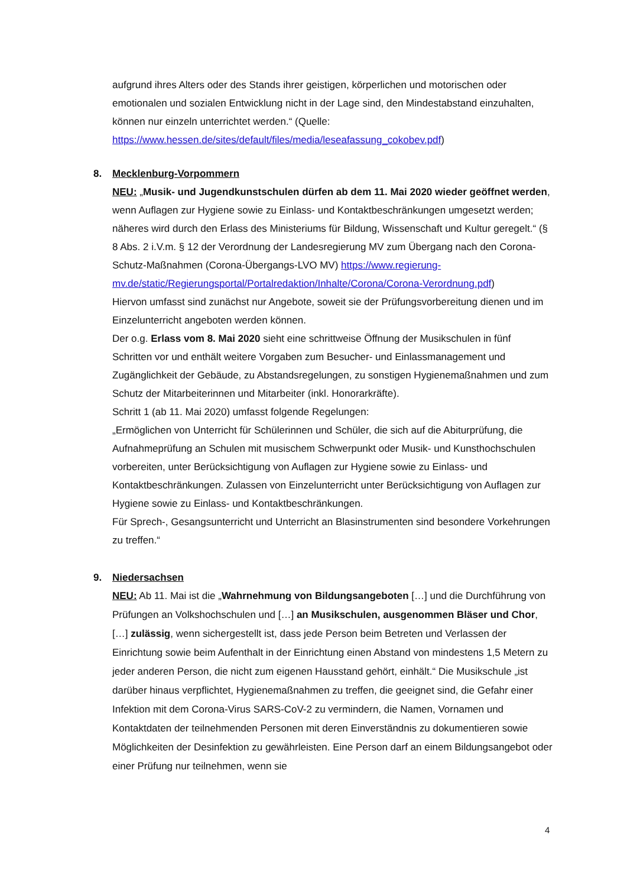aufgrund ihres Alters oder des Stands ihrer geistigen, körperlichen und motorischen oder emotionalen und sozialen Entwicklung nicht in der Lage sind, den Mindestabstand einzuhalten, können nur einzeln unterrichtet werden.“ (Quelle: https://www.hessen.de/sites/default/files/media/leseafassung_cokobev.pdf)
8. Mecklenburg-Vorpommern
NEU: „Musik- und Jugendkunstschulen dürfen ab dem 11. Mai 2020 wieder geöffnet werden, wenn Auflagen zur Hygiene sowie zu Einlass- und Kontaktbeschränkungen umgesetzt werden; näheres wird durch den Erlass des Ministeriums für Bildung, Wissenschaft und Kultur geregelt.“ (§ 8 Abs. 2 i.V.m. § 12 der Verordnung der Landesregierung MV zum Übergang nach den Corona-Schutz-Maßnahmen (Corona-Übergangs-LVO MV) https://www.regierung-mv.de/static/Regierungsportal/Portalredaktion/Inhalte/Corona/Corona-Verordnung.pdf)
Hiervon umfasst sind zunächst nur Angebote, soweit sie der Prüfungsvorbereitung dienen und im Einzelunterricht angeboten werden können.
Der o.g. Erlass vom 8. Mai 2020 sieht eine schrittweise Öffnung der Musikschulen in fünf Schritten vor und enthält weitere Vorgaben zum Besucher- und Einlassmanagement und Zugänglichkeit der Gebäude, zu Abstandsregelungen, zu sonstigen Hygienemaßnahmen und zum Schutz der Mitarbeiterinnen und Mitarbeiter (inkl. Honorarkräfte).
Schritt 1 (ab 11. Mai 2020) umfasst folgende Regelungen:
„Ermöglichen von Unterricht für Schülerinnen und Schüler, die sich auf die Abiturprüfung, die Aufnahmeprüfung an Schulen mit musischem Schwerpunkt oder Musik- und Kunsthochschulen vorbereiten, unter Berücksichtigung von Auflagen zur Hygiene sowie zu Einlass- und Kontaktbeschränkungen. Zulassen von Einzelunterricht unter Berücksichtigung von Auflagen zur Hygiene sowie zu Einlass- und Kontaktbeschränkungen.
Für Sprech-, Gesangsunterricht und Unterricht an Blasinstrumenten sind besondere Vorkehrungen zu treffen.“
9. Niedersachsen
NEU: Ab 11. Mai ist die „Wahrnehmung von Bildungsangeboten […] und die Durchführung von Prüfungen an Volkshochschulen und […] an Musikschulen, ausgenommen Bläser und Chor, […] zulässig, wenn sichergestellt ist, dass jede Person beim Betreten und Verlassen der Einrichtung sowie beim Aufenthalt in der Einrichtung einen Abstand von mindestens 1,5 Metern zu jeder anderen Person, die nicht zum eigenen Hausstand gehört, einhält.“ Die Musikschule „ist darüber hinaus verpflichtet, Hygienemaßnahmen zu treffen, die geeignet sind, die Gefahr einer Infektion mit dem Corona-Virus SARS-CoV-2 zu vermindern, die Namen, Vornamen und Kontaktdaten der teilnehmenden Personen mit deren Einverständnis zu dokumentieren sowie Möglichkeiten der Desinfektion zu gewährleisten. Eine Person darf an einem Bildungsangebot oder einer Prüfung nur teilnehmen, wenn sie
4